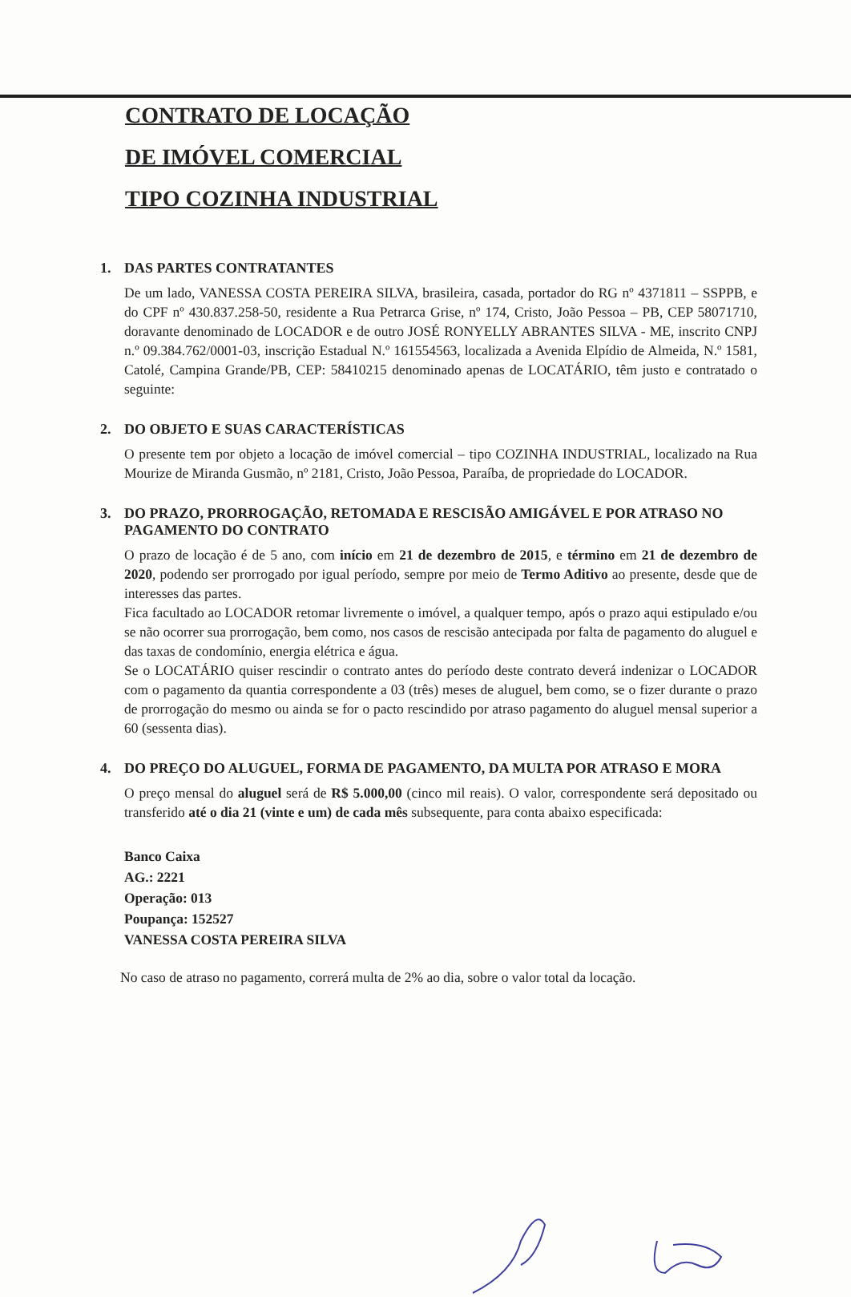CONTRATO DE LOCAÇÃO
DE IMÓVEL COMERCIAL
TIPO COZINHA INDUSTRIAL
1. DAS PARTES CONTRATANTES
De um lado, VANESSA COSTA PEREIRA SILVA, brasileira, casada, portador do RG nº 4371811 – SSPPB, e do CPF nº 430.837.258-50, residente a Rua Petrarca Grise, nº 174, Cristo, João Pessoa – PB, CEP 58071710, doravante denominado de LOCADOR e de outro JOSÉ RONYELLY ABRANTES SILVA - ME, inscrito CNPJ n.º 09.384.762/0001-03, inscrição Estadual N.º 161554563, localizada a Avenida Elpídio de Almeida, N.º 1581, Catolé, Campina Grande/PB, CEP: 58410215 denominado apenas de LOCATÁRIO, têm justo e contratado o seguinte:
2. DO OBJETO E SUAS CARACTERÍSTICAS
O presente tem por objeto a locação de imóvel comercial – tipo COZINHA INDUSTRIAL, localizado na Rua Mourize de Miranda Gusmão, nº 2181, Cristo, João Pessoa, Paraíba, de propriedade do LOCADOR.
3. DO PRAZO, PRORROGAÇÃO, RETOMADA E RESCISÃO AMIGÁVEL E POR ATRASO NO PAGAMENTO DO CONTRATO
O prazo de locação é de 5 ano, com início em 21 de dezembro de 2015, e término em 21 de dezembro de 2020, podendo ser prorrogado por igual período, sempre por meio de Termo Aditivo ao presente, desde que de interesses das partes.
Fica facultado ao LOCADOR retomar livremente o imóvel, a qualquer tempo, após o prazo aqui estipulado e/ou se não ocorrer sua prorrogação, bem como, nos casos de rescisão antecipada por falta de pagamento do aluguel e das taxas de condomínio, energia elétrica e água.
Se o LOCATÁRIO quiser rescindir o contrato antes do período deste contrato deverá indenizar o LOCADOR com o pagamento da quantia correspondente a 03 (três) meses de aluguel, bem como, se o fizer durante o prazo de prorrogação do mesmo ou ainda se for o pacto rescindido por atraso pagamento do aluguel mensal superior a 60 (sessenta dias).
4. DO PREÇO DO ALUGUEL, FORMA DE PAGAMENTO, DA MULTA POR ATRASO E MORA
O preço mensal do aluguel será de R$ 5.000,00 (cinco mil reais). O valor, correspondente será depositado ou transferido até o dia 21 (vinte e um) de cada mês subsequente, para conta abaixo especificada:
Banco Caixa
AG.: 2221
Operação: 013
Poupança: 152527
VANESSA COSTA PEREIRA SILVA
No caso de atraso no pagamento, correrá multa de 2% ao dia, sobre o valor total da locação.